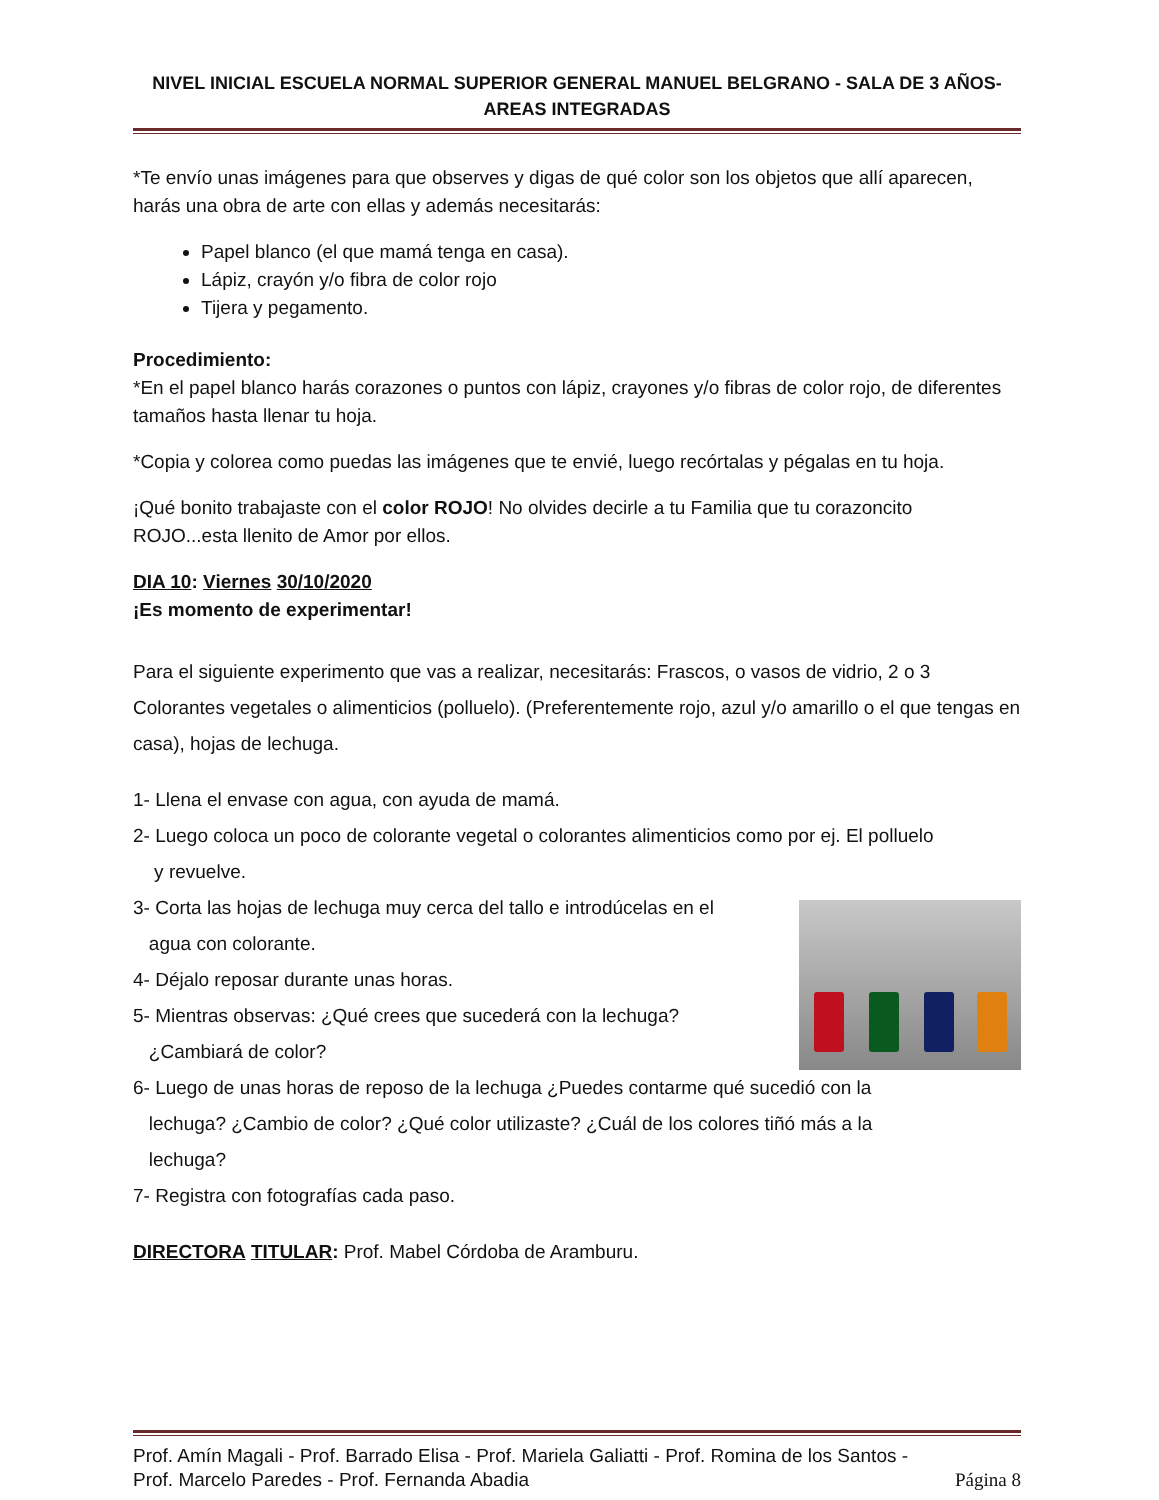NIVEL INICIAL ESCUELA NORMAL SUPERIOR GENERAL MANUEL BELGRANO - SALA DE 3 AÑOS-
AREAS INTEGRADAS
*Te envío unas imágenes para que observes y digas de qué color son los objetos que allí aparecen, harás una obra de arte con ellas y además necesitarás:
Papel blanco (el que mamá tenga en casa).
Lápiz, crayón y/o fibra de color rojo
Tijera y pegamento.
Procedimiento:
*En el papel blanco harás corazones o puntos con lápiz, crayones y/o fibras de color rojo, de diferentes tamaños hasta llenar tu hoja.
*Copia y colorea como puedas las imágenes que te envié, luego recórtalas y pégalas en tu hoja.
¡Qué bonito trabajaste con el color ROJO! No olvides decirle a tu Familia que tu corazoncito ROJO...esta llenito de Amor por ellos.
DIA 10: Viernes 30/10/2020
¡Es momento de experimentar!
Para el siguiente experimento que vas a realizar, necesitarás: Frascos, o vasos de vidrio, 2 o 3 Colorantes vegetales o alimenticios (polluelo). (Preferentemente rojo, azul y/o amarillo o el que tengas en casa), hojas de lechuga.
1- Llena el envase con agua, con ayuda de mamá.
2- Luego coloca un poco de colorante vegetal o colorantes alimenticios como por ej. El polluelo
y revuelve.
3- Corta las hojas de lechuga muy cerca del tallo e introdúcelas en el
agua con colorante.
4- Déjalo reposar durante unas horas.
5- Mientras observas: ¿Qué crees que sucederá con la lechuga?
¿Cambiará de color?
6- Luego de unas horas de reposo de la lechuga ¿Puedes contarme qué sucedió con la
lechuga? ¿Cambio de color? ¿Qué color utilizaste? ¿Cuál de los colores tiñó más a la
lechuga?
7- Registra con fotografías cada paso.
DIRECTORA TITULAR: Prof. Mabel Córdoba de Aramburu.
Prof. Amín Magali - Prof. Barrado Elisa - Prof. Mariela Galiatti - Prof. Romina de los Santos -
Prof. Marcelo Paredes - Prof. Fernanda Abadia Página 8